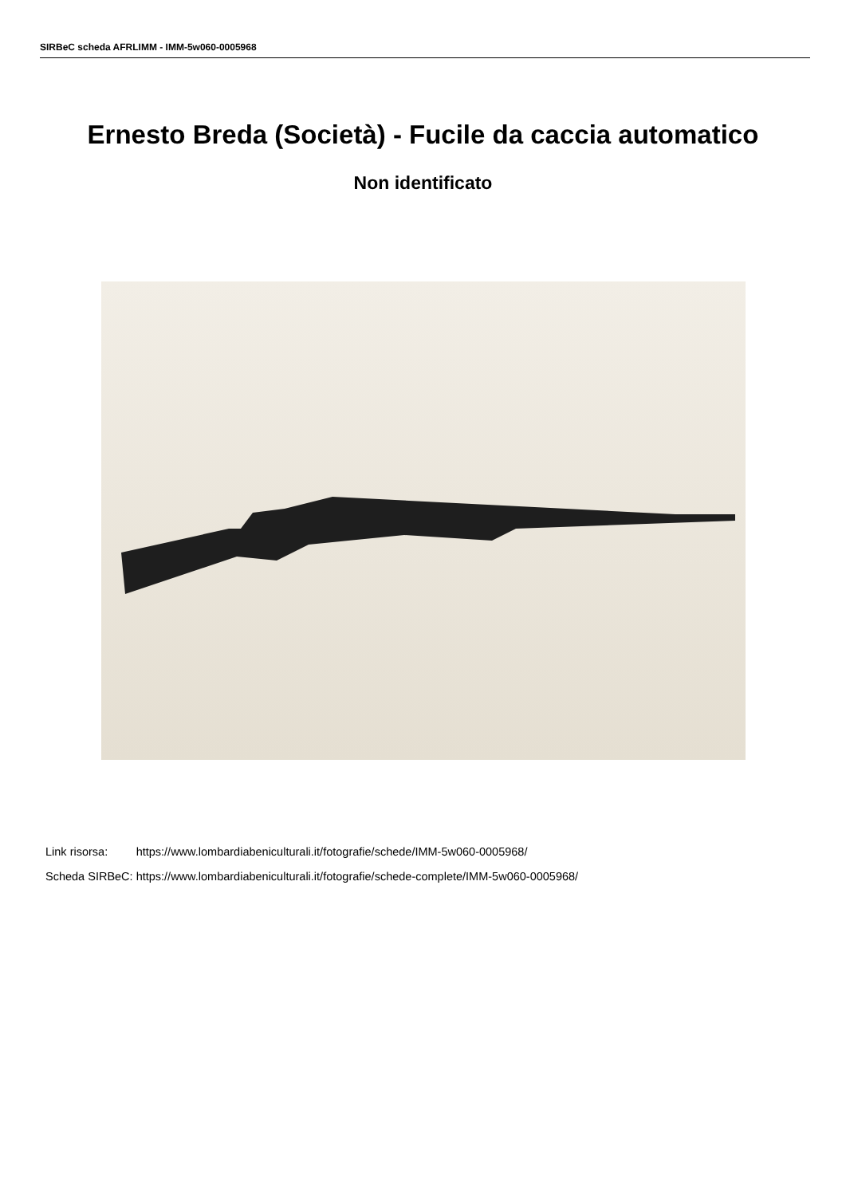SIRBeC scheda AFRLIMM - IMM-5w060-0005968
Ernesto Breda (Società) - Fucile da caccia automatico
Non identificato
| Link risorsa: | https://www.lombardiabeniculturali.it/fotografie/schede/IMM-5w060-0005968/ |
| Scheda SIRBeC: | https://www.lombardiabeniculturali.it/fotografie/schede-complete/IMM-5w060-0005968/ |